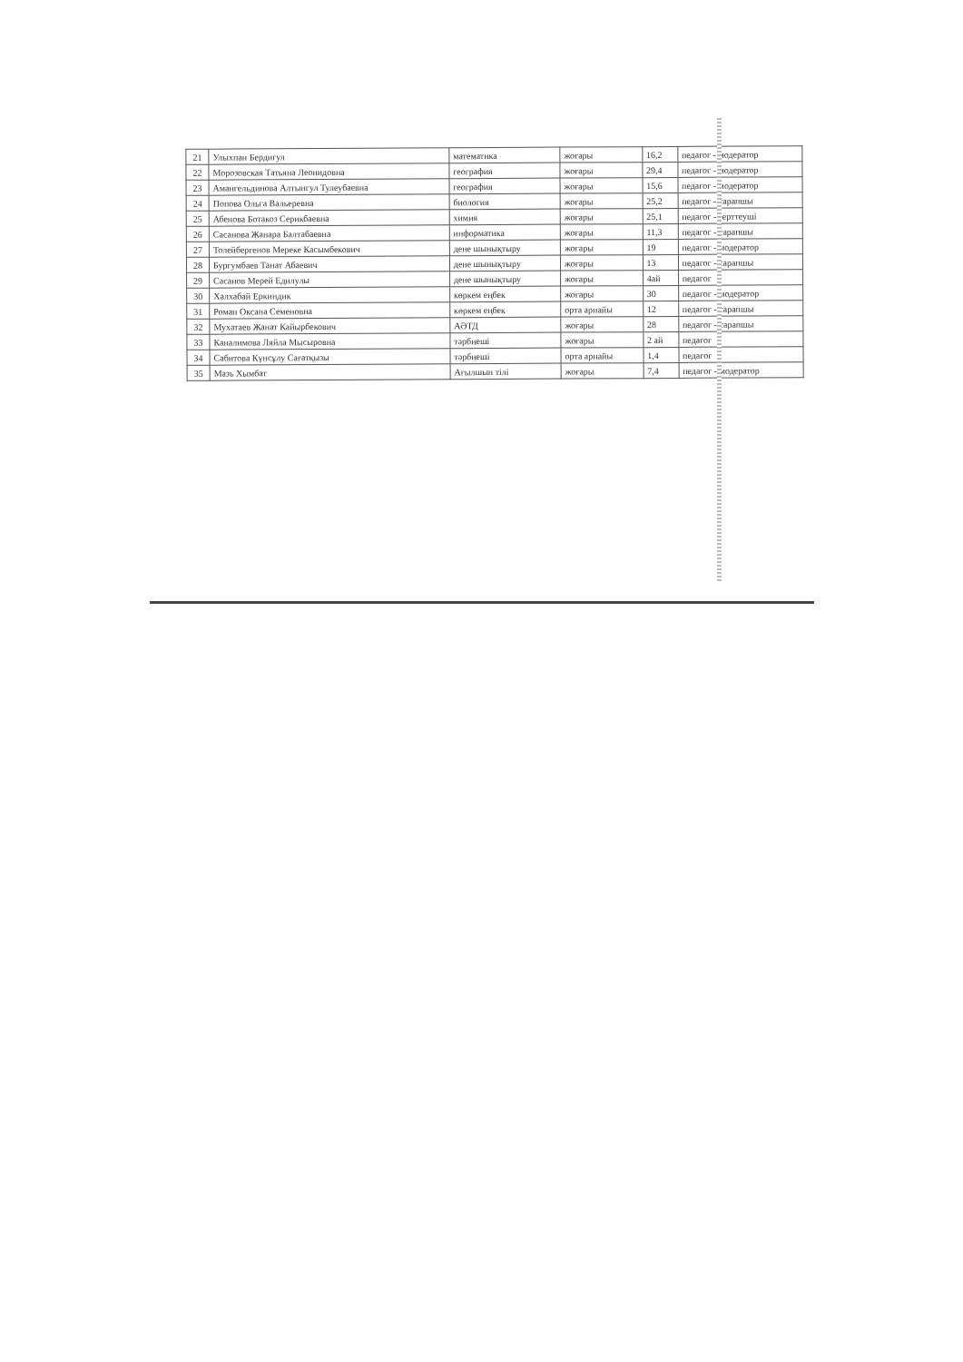| 21 | Улыхпан Бердигул | математика | жоғары | 16,2 | педагог - модератор |
| 22 | Морозовская Татьяна Леонидовна | география | жоғары | 29,4 | педагог - модератор |
| 23 | Амангельдинова Алтынгул Тулеубаевна | география | жоғары | 15,6 | педагог - модератор |
| 24 | Попова Ольга Вальеревна | биология | жоғары | 25,2 | педагог - сарапшы |
| 25 | Абенова Ботакоз Серикбаевна | химия | жоғары | 25,1 | педагог - зерттеуші |
| 26 | Сасанова Жанара Балтабаевна | информатика | жоғары | 11,3 | педагог - сарапшы |
| 27 | Толейбергенов Мереке Касымбекович | дене шынықтыру | жоғары | 19 | педагог - модератор |
| 28 | Бургумбаев Танат Абаевич | дене шынықтыру | жоғары | 13 | педагог - сарапшы |
| 29 | Сасанов Мерей Едилулы | дене шынықтыру | жоғары | 4ай | педагог |
| 30 | Халхабай Еркиндик | көркем еңбек | жоғары | 30 | педагог - модератор |
| 31 | Роман Оксана Семеновна | көркем еңбек | орта арнайы | 12 | педагог - сарапшы |
| 32 | Мухатаев Жанат Кайырбекович | АӘТД | жоғары | 28 | педагог - сарапшы |
| 33 | Каналимова Ляйла Мысыровна | тәрбиеші | жоғары | 2 ай | педагог |
| 34 | Сабитова Күнсұлу Сағатқызы | тәрбиеші | орта арнайы | 1,4 | педагог |
| 35 | Мазь Хымбат | Ағылшын тілі | жоғары | 7,4 | педагог - модератор |